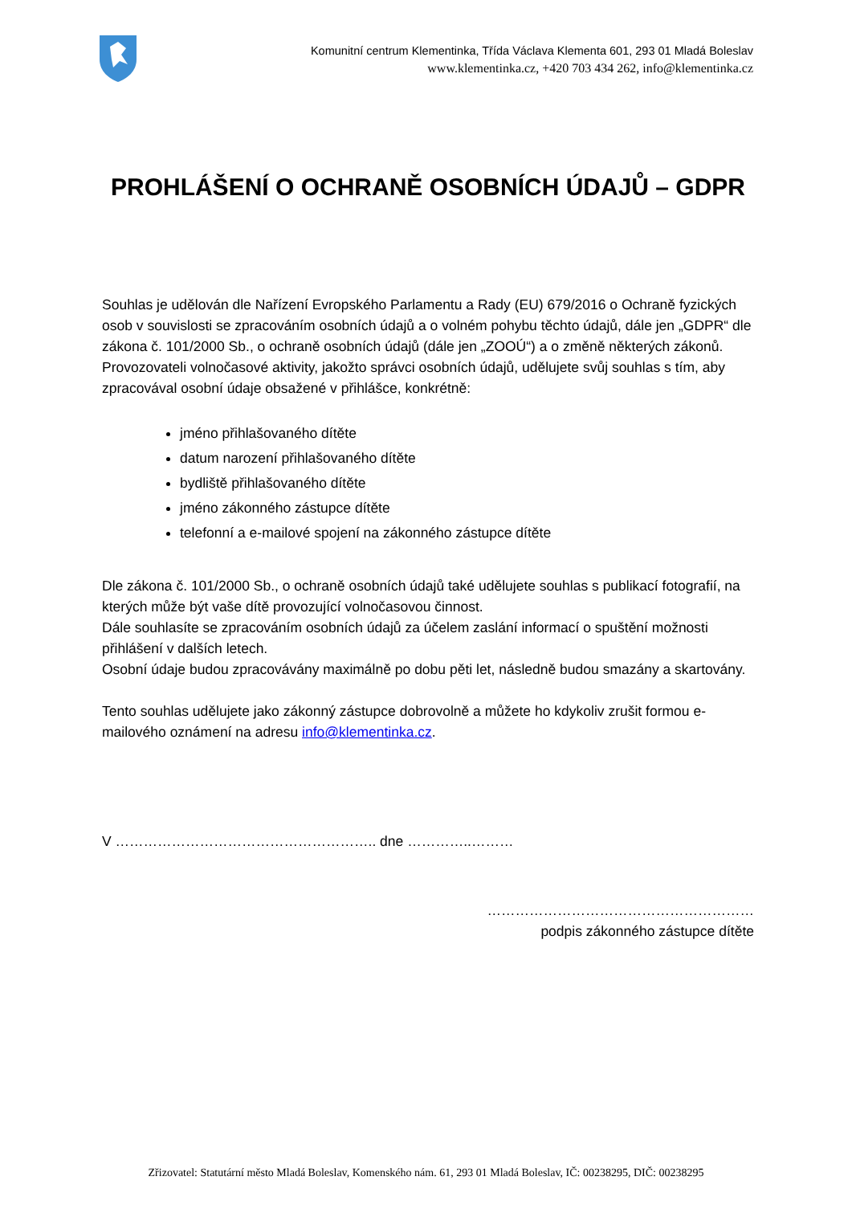Komunitní centrum Klementinka, Třída Václava Klementa 601, 293 01 Mladá Boleslav
www.klementinka.cz, +420 703 434 262, info@klementinka.cz
PROHLÁŠENÍ O OCHRANĚ OSOBNÍCH ÚDAJŮ – GDPR
Souhlas je udělován dle Nařízení Evropského Parlamentu a Rady (EU) 679/2016 o Ochraně fyzických osob v souvislosti se zpracováním osobních údajů a o volném pohybu těchto údajů, dále jen „GDPR“ dle zákona č. 101/2000 Sb., o ochraně osobních údajů (dále jen „ZOOÚ“) a o změně některých zákonů. Provozovateli volnočasové aktivity, jakožto správci osobních údajů, udělujete svůj souhlas s tím, aby zpracovával osobní údaje obsažené v přihlášce, konkrétně:
jméno přihlašovaného dítěte
datum narození přihlašovaného dítěte
bydliště přihlašovaného dítěte
jméno zákonného zástupce dítěte
telefonní a e-mailové spojení na zákonného zástupce dítěte
Dle zákona č. 101/2000 Sb., o ochraně osobních údajů také udělujete souhlas s publikací fotografií, na kterých může být vaše dítě provozující volnočasovou činnost.
Dále souhlasíte se zpracováním osobních údajů za účelem zaslání informací o spuštění možnosti přihlášení v dalších letech.
Osobní údaje budou zpracovávány maximálně po dobu pěti let, následně budou smazány a skartovány.
Tento souhlas udělujete jako zákonný zástupce dobrovolně a můžete ho kdykoliv zrušit formou e-mailového oznámení na adresu info@klementinka.cz.
V ……………………………………………….. dne …………..………
…………………………………………………
podpis zákonného zástupce dítěte
Zřizovatel: Statutární město Mladá Boleslav, Komenského nám. 61, 293 01 Mladá Boleslav, IČ: 00238295, DIČ: 00238295